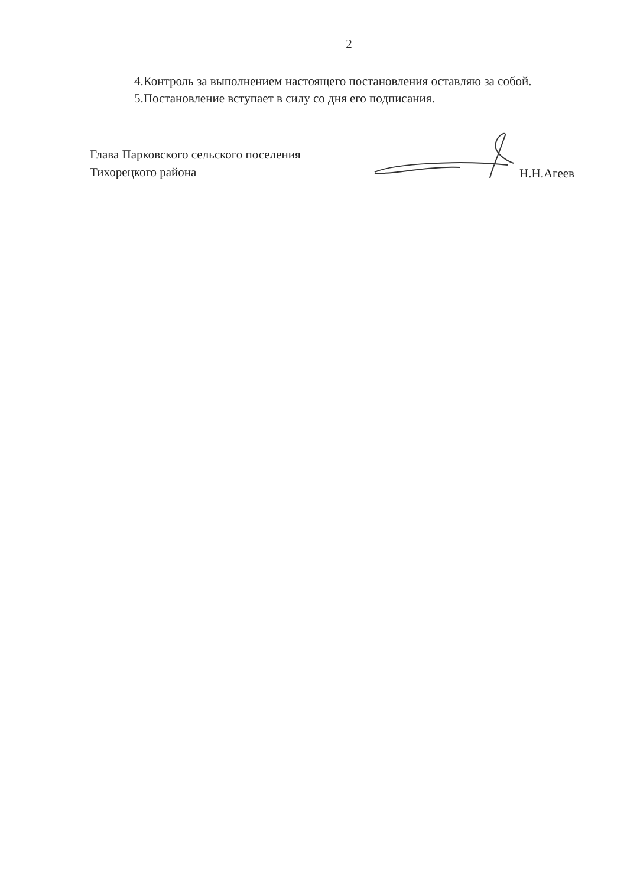2
4.Контроль за выполнением настоящего постановления оставляю за собой.
5.Постановление вступает в силу со дня его подписания.
Глава Парковского сельского поселения
Тихорецкого района
Н.Н.Агеев